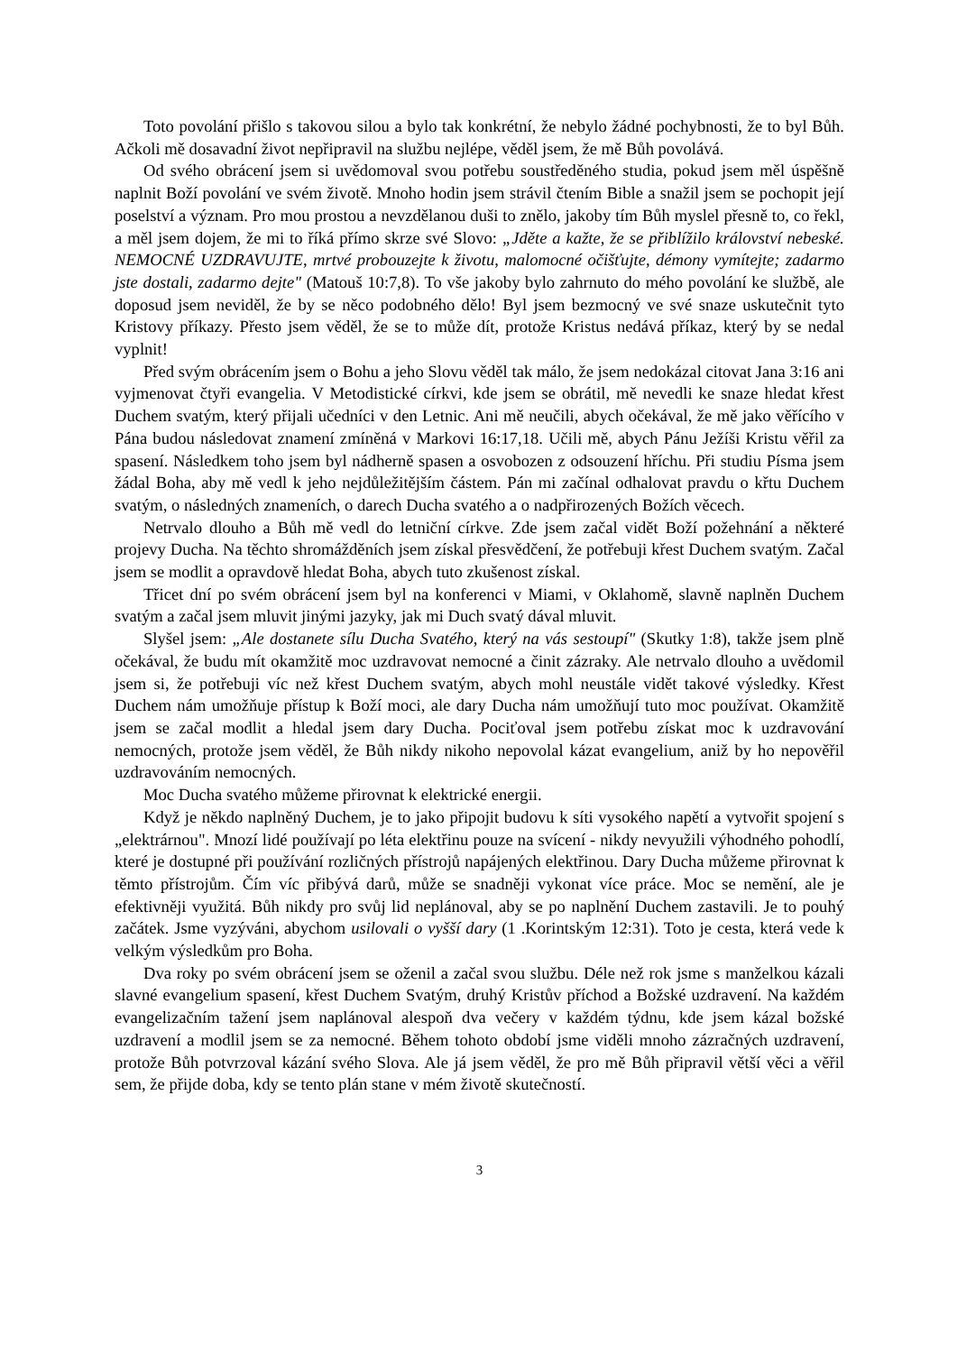Toto povolání přišlo s takovou silou a bylo tak konkrétní, že nebylo žádné pochybnosti, že to byl Bůh. Ačkoli mě dosavadní život nepřipravil na službu nejlépe, věděl jsem, že mě Bůh povolává.
Od svého obrácení jsem si uvědomoval svou potřebu soustředěného studia, pokud jsem měl úspěšně naplnit Boží povolání ve svém životě. Mnoho hodin jsem strávil čtením Bible a snažil jsem se pochopit její poselství a význam. Pro mou prostou a nevzdělanou duši to znělo, jakoby tím Bůh myslel přesně to, co řekl, a měl jsem dojem, že mi to říká přímo skrze své Slovo: „Jděte a kažte, že se přiblížilo království nebeské. NEMOCNÉ UZDRAVUJTE, mrtvé probouzejte k životu, malomocné očišťujte, démony vymítejte; zadarmo jste dostali, zadarmo dejte" (Matouš 10:7,8). To vše jakoby bylo zahrnuto do mého povolání ke službě, ale doposud jsem neviděl, že by se něco podobného dělo! Byl jsem bezmocný ve své snaze uskutečnit tyto Kristovy příkazy. Přesto jsem věděl, že se to může dít, protože Kristus nedává příkaz, který by se nedal vyplnit!
Před svým obrácením jsem o Bohu a jeho Slovu věděl tak málo, že jsem nedokázal citovat Jana 3:16 ani vyjmenovat čtyři evangelia. V Metodistické církvi, kde jsem se obrátil, mě nevedli ke snaze hledat křest Duchem svatým, který přijali učedníci v den Letnic. Ani mě neučili, abych očekával, že mě jako věřícího v Pána budou následovat znamení zmíněná v Markovi 16:17,18. Učili mě, abych Pánu Ježíši Kristu věřil za spasení. Následkem toho jsem byl nádherně spasen a osvobozen z odsouzení hříchu. Při studiu Písma jsem žádal Boha, aby mě vedl k jeho nejdůležitějším částem. Pán mi začínal odhalovat pravdu o křtu Duchem svatým, o následných znameních, o darech Ducha svatého a o nadpřirozených Božích věcech.
Netrvalo dlouho a Bůh mě vedl do letniční církve. Zde jsem začal vidět Boží požehnání a některé projevy Ducha. Na těchto shromážděních jsem získal přesvědčení, že potřebuji křest Duchem svatým. Začal jsem se modlit a opravdově hledat Boha, abych tuto zkušenost získal.
Třicet dní po svém obrácení jsem byl na konferenci v Miami, v Oklahomě, slavně naplněn Duchem svatým a začal jsem mluvit jinými jazyky, jak mi Duch svatý dával mluvit.
Slyšel jsem: „Ale dostanete sílu Ducha Svatého, který na vás sestoupí" (Skutky 1:8), takže jsem plně očekával, že budu mít okamžitě moc uzdravovat nemocné a činit zázraky. Ale netrvalo dlouho a uvědomil jsem si, že potřebuji víc než křest Duchem svatým, abych mohl neustále vidět takové výsledky. Křest Duchem nám umožňuje přístup k Boží moci, ale dary Ducha nám umožňují tuto moc používat. Okamžitě jsem se začal modlit a hledal jsem dary Ducha. Pociťoval jsem potřebu získat moc k uzdravování nemocných, protože jsem věděl, že Bůh nikdy nikoho nepovolal kázat evangelium, aniž by ho nepověřil uzdravováním nemocných.
Moc Ducha svatého můžeme přirovnat k elektrické energii.
Když je někdo naplněný Duchem, je to jako připojit budovu k síti vysokého napětí a vytvořit spojení s „elektrárnou". Mnozí lidé používají po léta elektřinu pouze na svícení - nikdy nevyužili výhodného pohodlí, které je dostupné při používání rozličných přístrojů napájených elektřinou. Dary Ducha můžeme přirovnat k těmto přístrojům. Čím víc přibývá darů, může se snadněji vykonat více práce. Moc se nemění, ale je efektivněji využitá. Bůh nikdy pro svůj lid neplánoval, aby se po naplnění Duchem zastavili. Je to pouhý začátek. Jsme vyzýváni, abychom usilovali o vyšší dary (1 .Korintským 12:31). Toto je cesta, která vede k velkým výsledkům pro Boha.
Dva roky po svém obrácení jsem se oženil a začal svou službu. Déle než rok jsme s manželkou kázali slavné evangelium spasení, křest Duchem Svatým, druhý Kristův příchod a Božské uzdravení. Na každém evangelizačním tažení jsem naplánoval alespoň dva večery v každém týdnu, kde jsem kázal božské uzdravení a modlil jsem se za nemocné. Během tohoto období jsme viděli mnoho zázračných uzdravení, protože Bůh potvrzoval kázání svého Slova. Ale já jsem věděl, že pro mě Bůh připravil větší věci a věřil sem, že přijde doba, kdy se tento plán stane v mém životě skutečností.
3